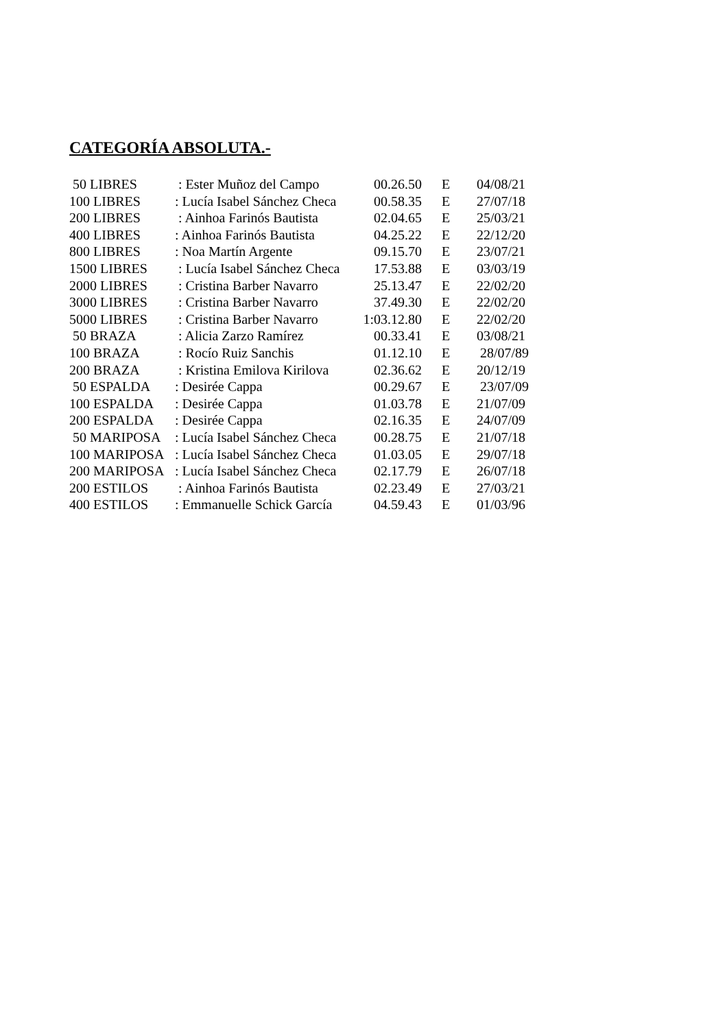CATEGORÍA ABSOLUTA.-
| 50 LIBRES | : Ester Muñoz del Campo | 00.26.50 | E | 04/08/21 |
| 100 LIBRES | : Lucía Isabel Sánchez Checa | 00.58.35 | E | 27/07/18 |
| 200 LIBRES | : Ainhoa Farinós Bautista | 02.04.65 | E | 25/03/21 |
| 400 LIBRES | : Ainhoa Farinós Bautista | 04.25.22 | E | 22/12/20 |
| 800 LIBRES | : Noa Martín Argente | 09.15.70 | E | 23/07/21 |
| 1500 LIBRES | : Lucía Isabel Sánchez Checa | 17.53.88 | E | 03/03/19 |
| 2000 LIBRES | : Cristina Barber Navarro | 25.13.47 | E | 22/02/20 |
| 3000 LIBRES | : Cristina Barber Navarro | 37.49.30 | E | 22/02/20 |
| 5000 LIBRES | : Cristina Barber Navarro | 1:03.12.80 | E | 22/02/20 |
| 50 BRAZA | : Alicia Zarzo Ramírez | 00.33.41 | E | 03/08/21 |
| 100 BRAZA | : Rocío Ruiz Sanchis | 01.12.10 | E | 28/07/89 |
| 200 BRAZA | : Kristina Emilova Kirilova | 02.36.62 | E | 20/12/19 |
| 50 ESPALDA | : Desirée Cappa | 00.29.67 | E | 23/07/09 |
| 100 ESPALDA | : Desirée Cappa | 01.03.78 | E | 21/07/09 |
| 200 ESPALDA | : Desirée Cappa | 02.16.35 | E | 24/07/09 |
| 50 MARIPOSA | : Lucía Isabel Sánchez Checa | 00.28.75 | E | 21/07/18 |
| 100 MARIPOSA | : Lucía Isabel Sánchez Checa | 01.03.05 | E | 29/07/18 |
| 200 MARIPOSA | : Lucía Isabel Sánchez Checa | 02.17.79 | E | 26/07/18 |
| 200 ESTILOS | : Ainhoa Farinós Bautista | 02.23.49 | E | 27/03/21 |
| 400 ESTILOS | : Emmanuelle Schick García | 04.59.43 | E | 01/03/96 |